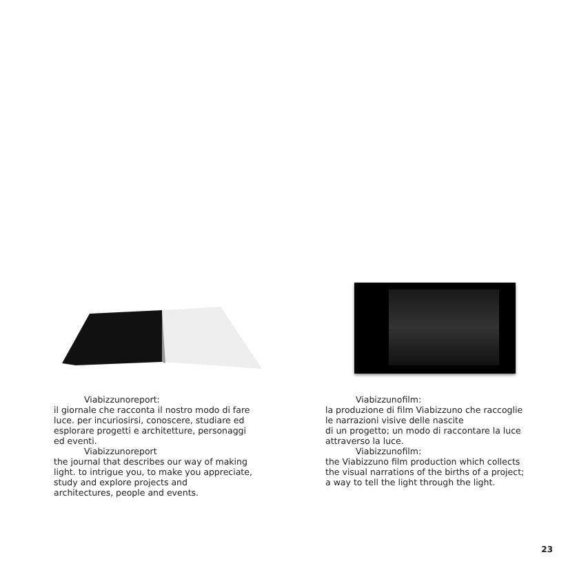Viabizzunoreport:
il giornale che racconta il nostro modo di fare luce. per incuriosirsi, conoscere, studiare ed esplorare progetti e architetture, personaggi ed eventi.
Viabizzunoreport
the journal that describes our way of making light. to intrigue you, to make you appreciate, study and explore projects and
architectures, people and events.
Viabizzunofilm:
la produzione di film Viabizzuno che raccoglie le narrazioni visive delle nascite
di un progetto; un modo di raccontare la luce attraverso la luce.
Viabizzunofilm:
the Viabizzuno film production which collects the visual narrations of the births of a project; a way to tell the light through the light.
23